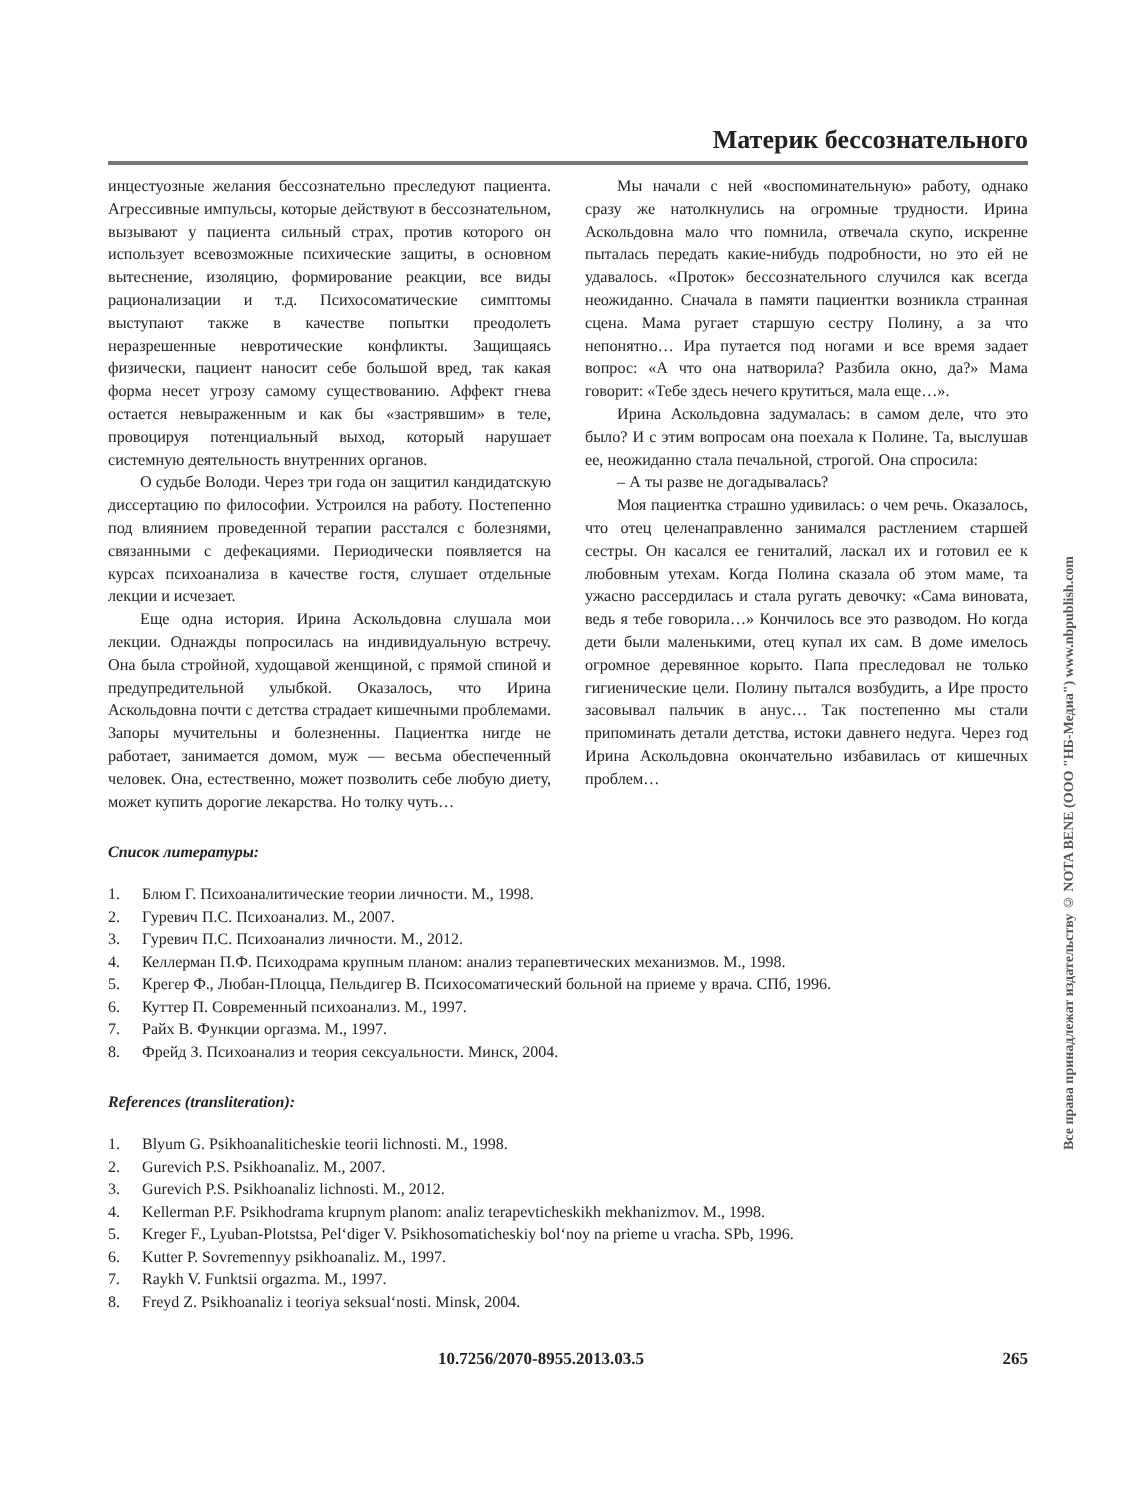Материк бессознательного
инцестуозные желания бессознательно преследуют пациента. Агрессивные импульсы, которые действуют в бессознательном, вызывают у пациента сильный страх, против которого он использует всевозможные психические защиты, в основном вытеснение, изоляцию, формирование реакции, все виды рационализации и т.д. Психосоматические симптомы выступают также в качестве попытки преодолеть неразрешенные невротические конфликты. Защищаясь физически, пациент наносит себе большой вред, так какая форма несет угрозу самому существованию. Аффект гнева остается невыраженным и как бы «застрявшим» в теле, провоцируя потенциальный выход, который нарушает системную деятельность внутренних органов.
О судьбе Володи. Через три года он защитил кандидатскую диссертацию по философии. Устроился на работу. Постепенно под влиянием проведенной терапии расстался с болезнями, связанными с дефекациями. Периодически появляется на курсах психоанализа в качестве гостя, слушает отдельные лекции и исчезает.
Еще одна история. Ирина Аскольдовна слушала мои лекции. Однажды попросилась на индивидуальную встречу. Она была стройной, худощавой женщиной, с прямой спиной и предупредительной улыбкой. Оказалось, что Ирина Аскольдовна почти с детства страдает кишечными проблемами. Запоры мучительны и болезненны. Пациентка нигде не работает, занимается домом, муж — весьма обеспеченный человек. Она, естественно, может позволить себе любую диету, может купить дорогие лекарства. Но толку чуть…
Мы начали с ней «воспоминательную» работу, однако сразу же натолкнулись на огромные трудности. Ирина Аскольдовна мало что помнила, отвечала скупо, искренне пыталась передать какие-нибудь подробности, но это ей не удавалось. «Проток» бессознательного случился как всегда неожиданно. Сначала в памяти пациентки возникла странная сцена. Мама ругает старшую сестру Полину, а за что непонятно… Ира путается под ногами и все время задает вопрос: «А что она натворила? Разбила окно, да?» Мама говорит: «Тебе здесь нечего крутиться, мала еще…».
Ирина Аскольдовна задумалась: в самом деле, что это было? И с этим вопросам она поехала к Полине. Та, выслушав ее, неожиданно стала печальной, строгой. Она спросила:
– А ты разве не догадывалась?
Моя пациентка страшно удивилась: о чем речь. Оказалось, что отец целенаправленно занимался растлением старшей сестры. Он касался ее гениталий, ласкал их и готовил ее к любовным утехам. Когда Полина сказала об этом маме, та ужасно рассердилась и стала ругать девочку: «Сама виновата, ведь я тебе говорила…» Кончилось все это разводом. Но когда дети были маленькими, отец купал их сам. В доме имелось огромное деревянное корыто. Папа преследовал не только гигиенические цели. Полину пытался возбудить, а Ире просто засовывал пальчик в анус… Так постепенно мы стали припоминать детали детства, истоки давнего недуга. Через год Ирина Аскольдовна окончательно избавилась от кишечных проблем…
Список литературы:
1. Блюм Г. Психоаналитические теории личности. М., 1998.
2. Гуревич П.С. Психоанализ. М., 2007.
3. Гуревич П.С. Психоанализ личности. М., 2012.
4. Келлерман П.Ф. Психодрама крупным планом: анализ терапевтических механизмов. М., 1998.
5. Крегер Ф., Любан-Плоцца, Пельдигер В. Психосоматический больной на приеме у врача. СПб, 1996.
6. Куттер П. Современный психоанализ. М., 1997.
7. Райх В. Функции оргазма. М., 1997.
8. Фрейд З. Психоанализ и теория сексуальности. Минск, 2004.
References (transliteration):
1. Blyum G. Psikhoanaliticheskie teorii lichnosti. M., 1998.
2. Gurevich P.S. Psikhoanaliz. M., 2007.
3. Gurevich P.S. Psikhoanaliz lichnosti. M., 2012.
4. Kellerman P.F. Psikhodrama krupnym planom: analiz terapevticheskikh mekhanizmov. M., 1998.
5. Kreger F., Lyuban-Plotstsa, Pel‘diger V. Psikhosomaticheskiy bol‘noy na prieme u vracha. SPb, 1996.
6. Kutter P. Sovremennyy psikhoanaliz. M., 1997.
7. Raykh V. Funktsii orgazma. M., 1997.
8. Freyd Z. Psikhoanaliz i teoriya seksual‘nosti. Minsk, 2004.
10.7256/2070-8955.2013.03.5 265
Все права принадлежат издательству © NOTA BENE (ООО "НБ-Медиа") www.nbpublish.com